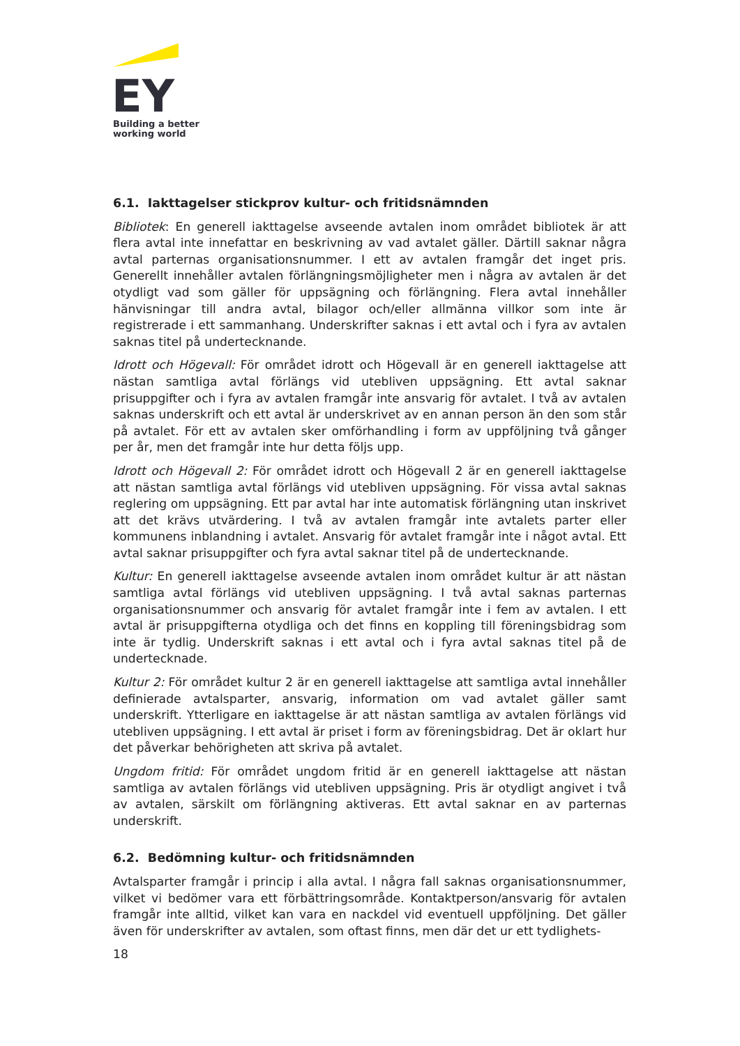EY
Building a better
working world
6.1. Iakttagelser stickprov kultur- och fritidsnämnden
Bibliotek: En generell iakttagelse avseende avtalen inom området bibliotek är att flera avtal inte innefattar en beskrivning av vad avtalet gäller. Därtill saknar några avtal parternas organisationsnummer. I ett av avtalen framgår det inget pris. Generellt innehåller avtalen förlängningsmöjligheter men i några av avtalen är det otydligt vad som gäller för uppsägning och förlängning. Flera avtal innehåller hänvisningar till andra avtal, bilagor och/eller allmänna villkor som inte är registrerade i ett sammanhang. Underskrifter saknas i ett avtal och i fyra av avtalen saknas titel på undertecknande.
Idrott och Högevall: För området idrott och Högevall är en generell iakttagelse att nästan samtliga avtal förlängs vid utebliven uppsägning. Ett avtal saknar prisuppgifter och i fyra av avtalen framgår inte ansvarig för avtalet. I två av avtalen saknas underskrift och ett avtal är underskrivet av en annan person än den som står på avtalet. För ett av avtalen sker omförhandling i form av uppföljning två gånger per år, men det framgår inte hur detta följs upp.
Idrott och Högevall 2: För området idrott och Högevall 2 är en generell iakttagelse att nästan samtliga avtal förlängs vid utebliven uppsägning. För vissa avtal saknas reglering om uppsägning. Ett par avtal har inte automatisk förlängning utan inskrivet att det krävs utvärdering. I två av avtalen framgår inte avtalets parter eller kommunens inblandning i avtalet. Ansvarig för avtalet framgår inte i något avtal. Ett avtal saknar prisuppgifter och fyra avtal saknar titel på de undertecknande.
Kultur: En generell iakttagelse avseende avtalen inom området kultur är att nästan samtliga avtal förlängs vid utebliven uppsägning. I två avtal saknas parternas organisationsnummer och ansvarig för avtalet framgår inte i fem av avtalen. I ett avtal är prisuppgifterna otydliga och det finns en koppling till föreningsbidrag som inte är tydlig. Underskrift saknas i ett avtal och i fyra avtal saknas titel på de undertecknade.
Kultur 2: För området kultur 2 är en generell iakttagelse att samtliga avtal innehåller definierade avtalsparter, ansvarig, information om vad avtalet gäller samt underskrift. Ytterligare en iakttagelse är att nästan samtliga av avtalen förlängs vid utebliven uppsägning. I ett avtal är priset i form av föreningsbidrag. Det är oklart hur det påverkar behörigheten att skriva på avtalet.
Ungdom fritid: För området ungdom fritid är en generell iakttagelse att nästan samtliga av avtalen förlängs vid utebliven uppsägning. Pris är otydligt angivet i två av avtalen, särskilt om förlängning aktiveras. Ett avtal saknar en av parternas underskrift.
6.2. Bedömning kultur- och fritidsnämnden
Avtalsparter framgår i princip i alla avtal. I några fall saknas organisationsnummer, vilket vi bedömer vara ett förbättringsområde. Kontaktperson/ansvarig för avtalen framgår inte alltid, vilket kan vara en nackdel vid eventuell uppföljning. Det gäller även för underskrifter av avtalen, som oftast finns, men där det ur ett tydlighets-
18